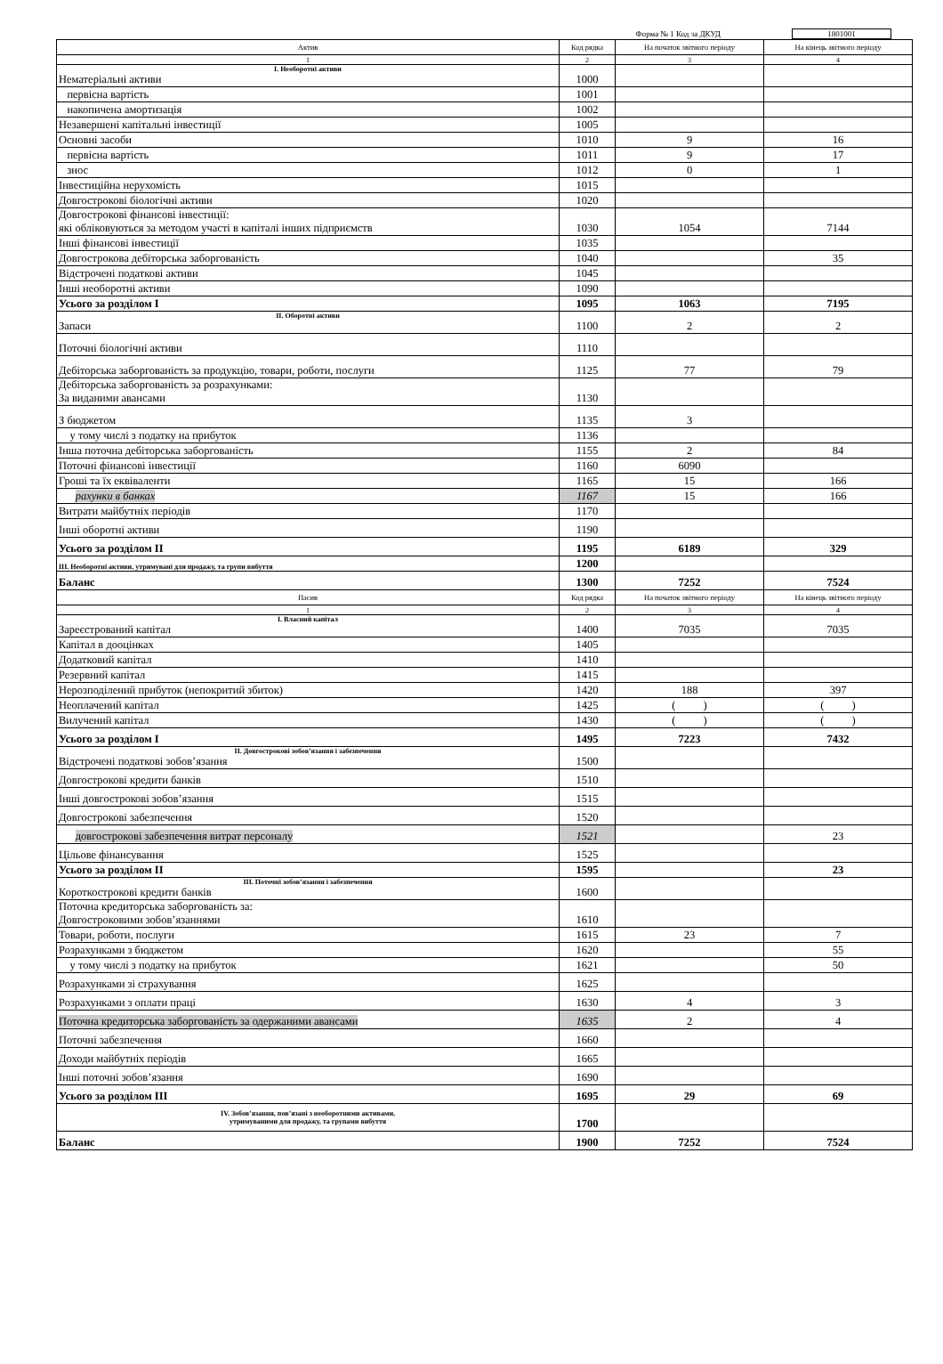Форма № 1 Код за ДКУД 1801001
| Актив | Код рядка | На початок звітного періоду | На кінець звітного періоду |
| --- | --- | --- | --- |
| 1 | 2 | 3 | 4 |
| І. Необоротні активи Нематеріальні активи | 1000 | | |
| первісна вартість | 1001 | | |
| накопичена амортизація | 1002 | | |
| Незавершені капітальні інвестиції | 1005 | | |
| Основні засоби | 1010 | 9 | 16 |
| первісна вартість | 1011 | 9 | 17 |
| знос | 1012 | 0 | 1 |
| Інвестиційна нерухомість | 1015 | | |
| Довгострокові біологічні активи | 1020 | | |
| Довгострокові фінансові інвестиції: які обліковуються за методом участі в капіталі інших підприємств | 1030 | 1054 | 7144 |
| Інші фінансові інвестиції | 1035 | | |
| Довгострокова дебіторська заборгованість | 1040 | | 35 |
| Відстрочені податкові активи | 1045 | | |
| Інші необоротні активи | 1090 | | |
| Усього за розділом I | 1095 | 1063 | 7195 |
| II. Оборотні активи Запаси | 1100 | 2 | 2 |
| Поточні біологічні активи | 1110 | | |
| Дебіторська заборгованість за продукцію, товари, роботи, послуги | 1125 | 77 | 79 |
| Дебіторська заборгованість за розрахунками: За виданими авансами | 1130 | | |
| З бюджетом | 1135 | 3 | |
| у тому числі з податку на прибуток | 1136 | | |
| Інша поточна дебіторська заборгованість | 1155 | 2 | 84 |
| Поточні фінансові інвестиції | 1160 | 6090 | |
| Гроші та їх еквіваленти | 1165 | 15 | 166 |
| рахунки в банках | 1167 | 15 | 166 |
| Витрати майбутніх періодів | 1170 | | |
| Інші оборотні активи | 1190 | | |
| Усього за розділом II | 1195 | 6189 | 329 |
| III. Необоротні активи, утримувані для продажу, та групи вибуття | 1200 | | |
| Баланс | 1300 | 7252 | 7524 |
| Пасив | Код рядка | На початок звітного періоду | На кінець звітного періоду |
| 1 | 2 | 3 | 4 |
| I. Власний капітал Зареєстрований капітал | 1400 | 7035 | 7035 |
| Капітал в дооцінках | 1405 | | |
| Додатковий капітал | 1410 | | |
| Резервний капітал | 1415 | | |
| Нерозподілений прибуток (непокритий збиток) | 1420 | 188 | 397 |
| Неоплачений капітал | 1425 | ( ) | ( ) |
| Вилучений капітал | 1430 | ( ) | ( ) |
| Усього за розділом I | 1495 | 7223 | 7432 |
| II. Довгострокові зобов’язання і забезпечення Відстрочені податкові зобов’язання | 1500 | | |
| Довгострокові кредити банків | 1510 | | |
| Інші довгострокові зобов’язання | 1515 | | |
| Довгострокові забезпечення | 1520 | | |
| довгострокові забезпечення витрат персоналу | 1521 | | 23 |
| Цільове фінансування | 1525 | | |
| Усього за розділом II | 1595 | | 23 |
| III. Поточні зобов’язання і забезпечення Короткострокові кредити банків | 1600 | | |
| Поточна кредиторська заборгованість за: Довгостроковими зобов’язаннями | 1610 | | |
| Товари, роботи, послуги | 1615 | 23 | 7 |
| Розрахунками з бюджетом | 1620 | | 55 |
| у тому числі з податку на прибуток | 1621 | | 50 |
| Розрахунками зі страхування | 1625 | | |
| Розрахунками з оплати праці | 1630 | 4 | 3 |
| Поточна кредиторська заборгованість за одержаними авансами | 1635 | 2 | 4 |
| Поточні забезпечення | 1660 | | |
| Доходи майбутніх періодів | 1665 | | |
| Інші поточні зобов’язання | 1690 | | |
| Усього за розділом III | 1695 | 29 | 69 |
| IV. Зобов’язання, пов’язані з необоротними активами, утримуваними для продажу, та групами вибуття | 1700 | | |
| Баланс | 1900 | 7252 | 7524 |